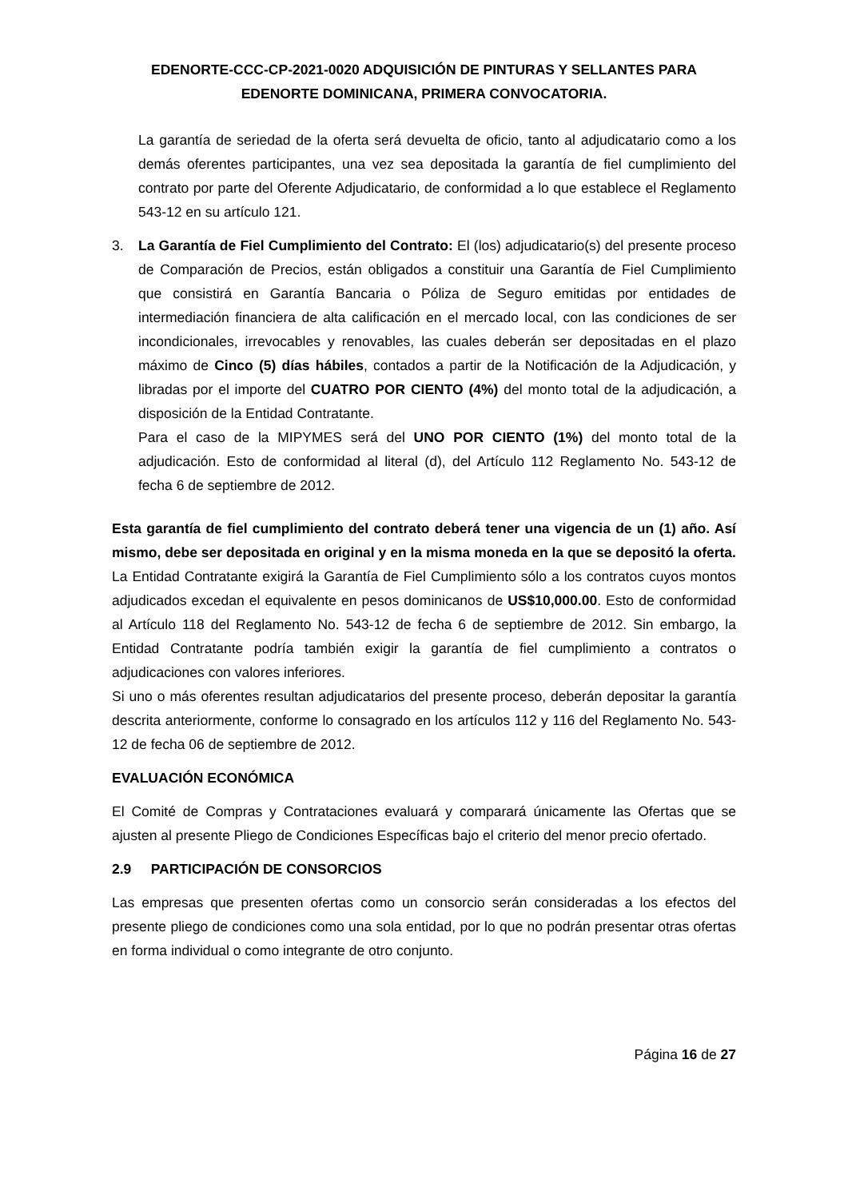EDENORTE-CCC-CP-2021-0020 ADQUISICIÓN DE PINTURAS Y SELLANTES PARA EDENORTE DOMINICANA, PRIMERA CONVOCATORIA.
La garantía de seriedad de la oferta será devuelta de oficio, tanto al adjudicatario como a los demás oferentes participantes, una vez sea depositada la garantía de fiel cumplimiento del contrato por parte del Oferente Adjudicatario, de conformidad a lo que establece el Reglamento 543-12 en su artículo 121.
3. La Garantía de Fiel Cumplimiento del Contrato: El (los) adjudicatario(s) del presente proceso de Comparación de Precios, están obligados a constituir una Garantía de Fiel Cumplimiento que consistirá en Garantía Bancaria o Póliza de Seguro emitidas por entidades de intermediación financiera de alta calificación en el mercado local, con las condiciones de ser incondicionales, irrevocables y renovables, las cuales deberán ser depositadas en el plazo máximo de Cinco (5) días hábiles, contados a partir de la Notificación de la Adjudicación, y libradas por el importe del CUATRO POR CIENTO (4%) del monto total de la adjudicación, a disposición de la Entidad Contratante.
Para el caso de la MIPYMES será del UNO POR CIENTO (1%) del monto total de la adjudicación. Esto de conformidad al literal (d), del Artículo 112 Reglamento No. 543-12 de fecha 6 de septiembre de 2012.
Esta garantía de fiel cumplimiento del contrato deberá tener una vigencia de un (1) año. Así mismo, debe ser depositada en original y en la misma moneda en la que se depositó la oferta.
La Entidad Contratante exigirá la Garantía de Fiel Cumplimiento sólo a los contratos cuyos montos adjudicados excedan el equivalente en pesos dominicanos de US$10,000.00. Esto de conformidad al Artículo 118 del Reglamento No. 543-12 de fecha 6 de septiembre de 2012. Sin embargo, la Entidad Contratante podría también exigir la garantía de fiel cumplimiento a contratos o adjudicaciones con valores inferiores.
Si uno o más oferentes resultan adjudicatarios del presente proceso, deberán depositar la garantía descrita anteriormente, conforme lo consagrado en los artículos 112 y 116 del Reglamento No. 543-12 de fecha 06 de septiembre de 2012.
EVALUACIÓN ECONÓMICA
El Comité de Compras y Contrataciones evaluará y comparará únicamente las Ofertas que se ajusten al presente Pliego de Condiciones Específicas bajo el criterio del menor precio ofertado.
2.9 PARTICIPACIÓN DE CONSORCIOS
Las empresas que presenten ofertas como un consorcio serán consideradas a los efectos del presente pliego de condiciones como una sola entidad, por lo que no podrán presentar otras ofertas en forma individual o como integrante de otro conjunto.
Página 16 de 27